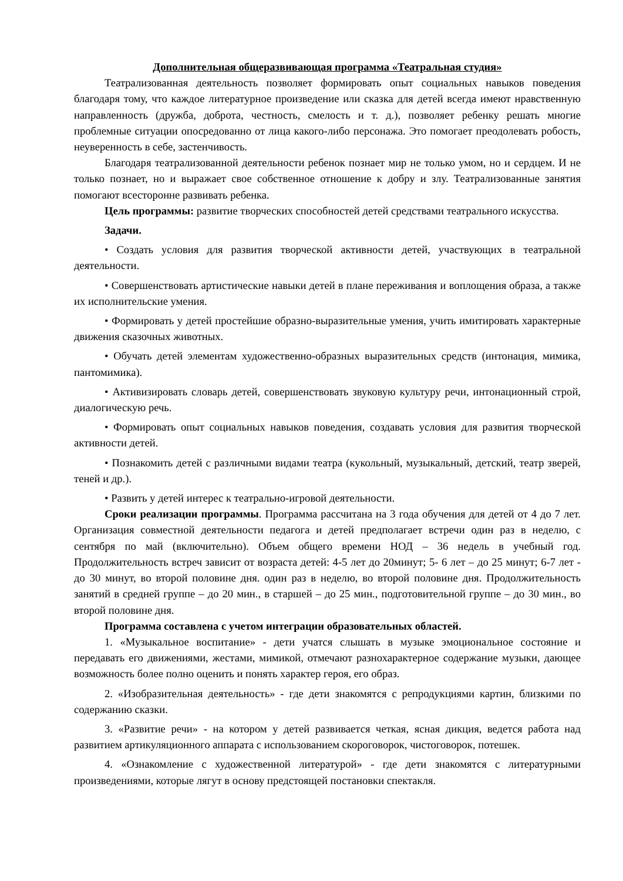Дополнительная общеразвивающая программа «Театральная студия»
Театрализованная деятельность позволяет формировать опыт социальных навыков поведения благодаря тому, что каждое литературное произведение или сказка для детей всегда имеют нравственную направленность (дружба, доброта, честность, смелость и т. д.), позволяет ребенку решать многие проблемные ситуации опосредованно от лица какого-либо персонажа. Это помогает преодолевать робость, неуверенность в себе, застенчивость.
Благодаря театрализованной деятельности ребенок познает мир не только умом, но и сердцем. И не только познает, но и выражает свое собственное отношение к добру и злу. Театрализованные занятия помогают всесторонне развивать ребенка.
Цель программы: развитие творческих способностей детей средствами театрального искусства.
Задачи.
• Создать условия для развития творческой активности детей, участвующих в театральной деятельности.
• Совершенствовать артистические навыки детей в плане переживания и воплощения образа, а также их исполнительские умения.
• Формировать у детей простейшие образно-выразительные умения, учить имитировать характерные движения сказочных животных.
• Обучать детей элементам художественно-образных выразительных средств (интонация, мимика, пантомимика).
• Активизировать словарь детей, совершенствовать звуковую культуру речи, интонационный строй, диалогическую речь.
• Формировать опыт социальных навыков поведения, создавать условия для развития творческой активности детей.
• Познакомить детей с различными видами театра (кукольный, музыкальный, детский, театр зверей, теней и др.).
• Развить у детей интерес к театрально-игровой деятельности.
Сроки реализации программы. Программа рассчитана на 3 года обучения для детей от 4 до 7 лет. Организация совместной деятельности педагога и детей предполагает встречи один раз в неделю, с сентября по май (включительно). Объем общего времени НОД – 36 недель в учебный год. Продолжительность встреч зависит от возраста детей: 4-5 лет до 20минут; 5- 6 лет – до 25 минут; 6-7 лет - до 30 минут, во второй половине дня. один раз в неделю, во второй половине дня. Продолжительность занятий в средней группе – до 20 мин., в старшей – до 25 мин., подготовительной группе – до 30 мин., во второй половине дня.
Программа составлена с учетом интеграции образовательных областей.
1. «Музыкальное воспитание» - дети учатся слышать в музыке эмоциональное состояние и передавать его движениями, жестами, мимикой, отмечают разнохарактерное содержание музыки, дающее возможность более полно оценить и понять характер героя, его образ.
2. «Изобразительная деятельность» - где дети знакомятся с репродукциями картин, близкими по содержанию сказки.
3. «Развитие речи» - на котором у детей развивается четкая, ясная дикция, ведется работа над развитием артикуляционного аппарата с использованием скороговорок, чистоговорок, потешек.
4. «Ознакомление с художественной литературой» - где дети знакомятся с литературными произведениями, которые лягут в основу предстоящей постановки спектакля.